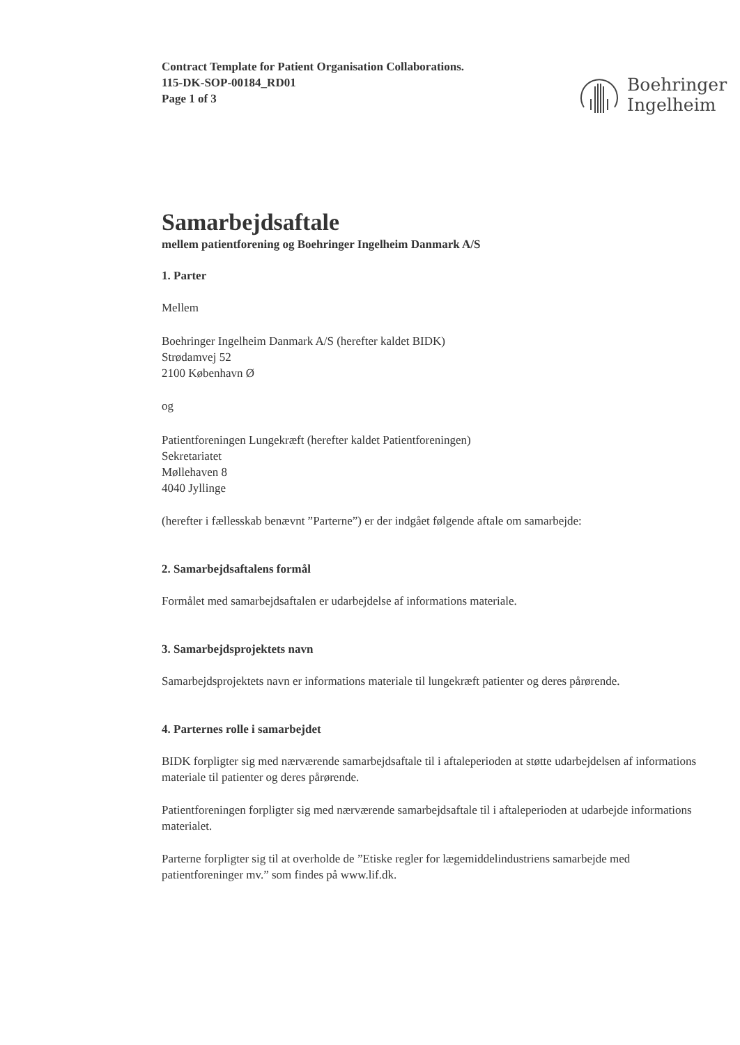Boehringer
Ingelheim
Contract Template for Patient Organisation Collaborations.
115-DK-SOP-00184_RD01
Page 1 of 3
Samarbejdsaftale
mellem patientforening og Boehringer Ingelheim Danmark A/S
1. Parter
Mellem
Boehringer Ingelheim Danmark A/S (herefter kaldet BIDK)
Strødamvej 52
2100 København Ø
og
Patientforeningen Lungekræft (herefter kaldet Patientforeningen)
Sekretariatet
Møllehaven 8
4040 Jyllinge
(herefter i fællesskab benævnt ”Parterne”) er der indgået følgende aftale om samarbejde:
2. Samarbejdsaftalens formål
Formålet med samarbejdsaftalen er udarbejdelse af informations materiale.
3. Samarbejdsprojektets navn
Samarbejdsprojektets navn er informations materiale til lungekræft patienter og deres pårørende.
4. Parternes rolle i samarbejdet
BIDK forpligter sig med nærværende samarbejdsaftale til i aftaleperioden at støtte udarbejdelsen af informations materiale til patienter og deres pårørende.
Patientforeningen forpligter sig med nærværende samarbejdsaftale til i aftaleperioden at udarbejde informations materialet.
Parterne forpligter sig til at overholde de ”Etiske regler for lægemiddelindustriens samarbejde med patientforeninger mv.” som findes på www.lif.dk.